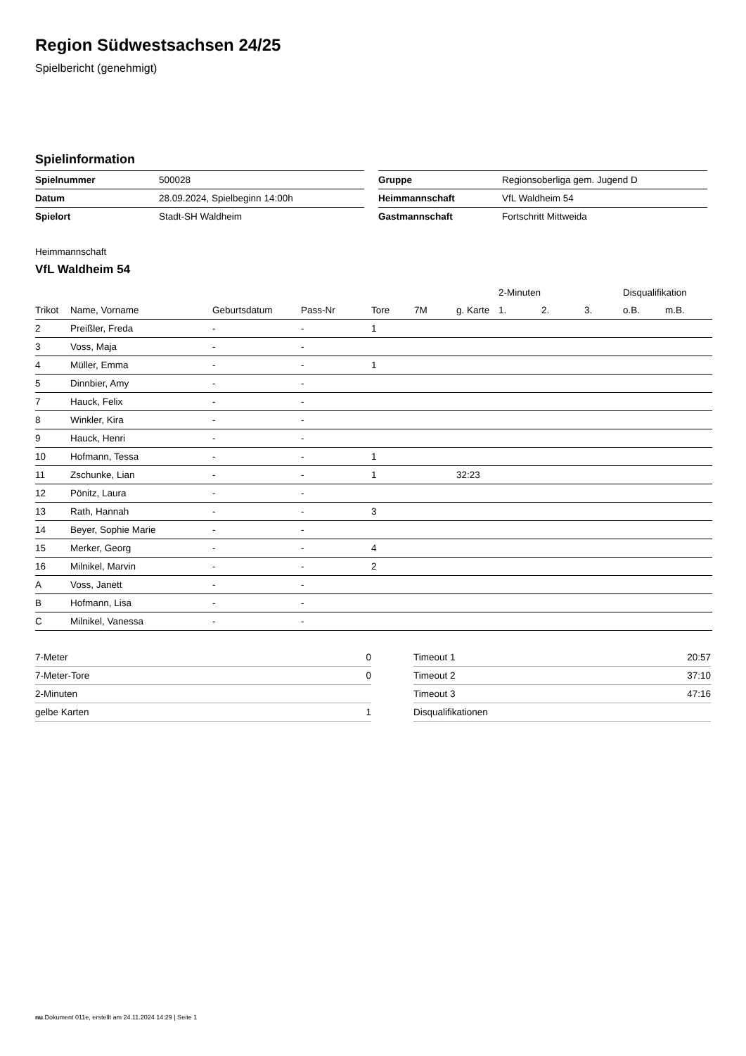Region Südwestsachsen 24/25
Spielbericht (genehmigt)
Spielinformation
| Spielnummer | 500028 |
| Datum | 28.09.2024, Spielbeginn 14:00h |
| Spielort | Stadt-SH Waldheim |
| Gruppe | Regionsoberliga gem. Jugend D |
| Heimmannschaft | VfL Waldheim 54 |
| Gastmannschaft | Fortschritt Mittweida |
Heimmannschaft
VfL Waldheim 54
| | | | | | | | 2-Minuten | | | Disqualifikation | |
| --- | --- | --- | --- | --- | --- | --- | --- | --- | --- | --- | --- |
| Trikot | Name, Vorname | Geburtsdatum | Pass-Nr | Tore | 7M | g. Karte | 1. | 2. | 3. | o.B. | m.B. |
| 2 | Preißler, Freda | - | - | 1 | | | | | | | |
| 3 | Voss, Maja | - | - | | | | | | | | |
| 4 | Müller, Emma | - | - | 1 | | | | | | | |
| 5 | Dinnbier, Amy | - | - | | | | | | | | |
| 7 | Hauck, Felix | - | - | | | | | | | | |
| 8 | Winkler, Kira | - | - | | | | | | | | |
| 9 | Hauck, Henri | - | - | | | | | | | | |
| 10 | Hofmann, Tessa | - | - | 1 | | | | | | | |
| 11 | Zschunke, Lian | - | - | 1 | | 32:23 | | | | | |
| 12 | Pönitz, Laura | - | - | | | | | | | | |
| 13 | Rath, Hannah | - | - | 3 | | | | | | | |
| 14 | Beyer, Sophie Marie | - | - | | | | | | | | |
| 15 | Merker, Georg | - | - | 4 | | | | | | | |
| 16 | Milnikel, Marvin | - | - | 2 | | | | | | | |
| A | Voss, Janett | - | - | | | | | | | | |
| B | Hofmann, Lisa | - | - | | | | | | | | |
| C | Milnikel, Vanessa | - | - | | | | | | | | |
| 7-Meter | 0 |
| 7-Meter-Tore | 0 |
| 2-Minuten | |
| gelbe Karten | 1 |
| Timeout 1 | 20:57 |
| Timeout 2 | 37:10 |
| Timeout 3 | 47:16 |
| Disqualifikationen | |
nu.Dokument 011e, erstellt am 24.11.2024 14:29 | Seite 1